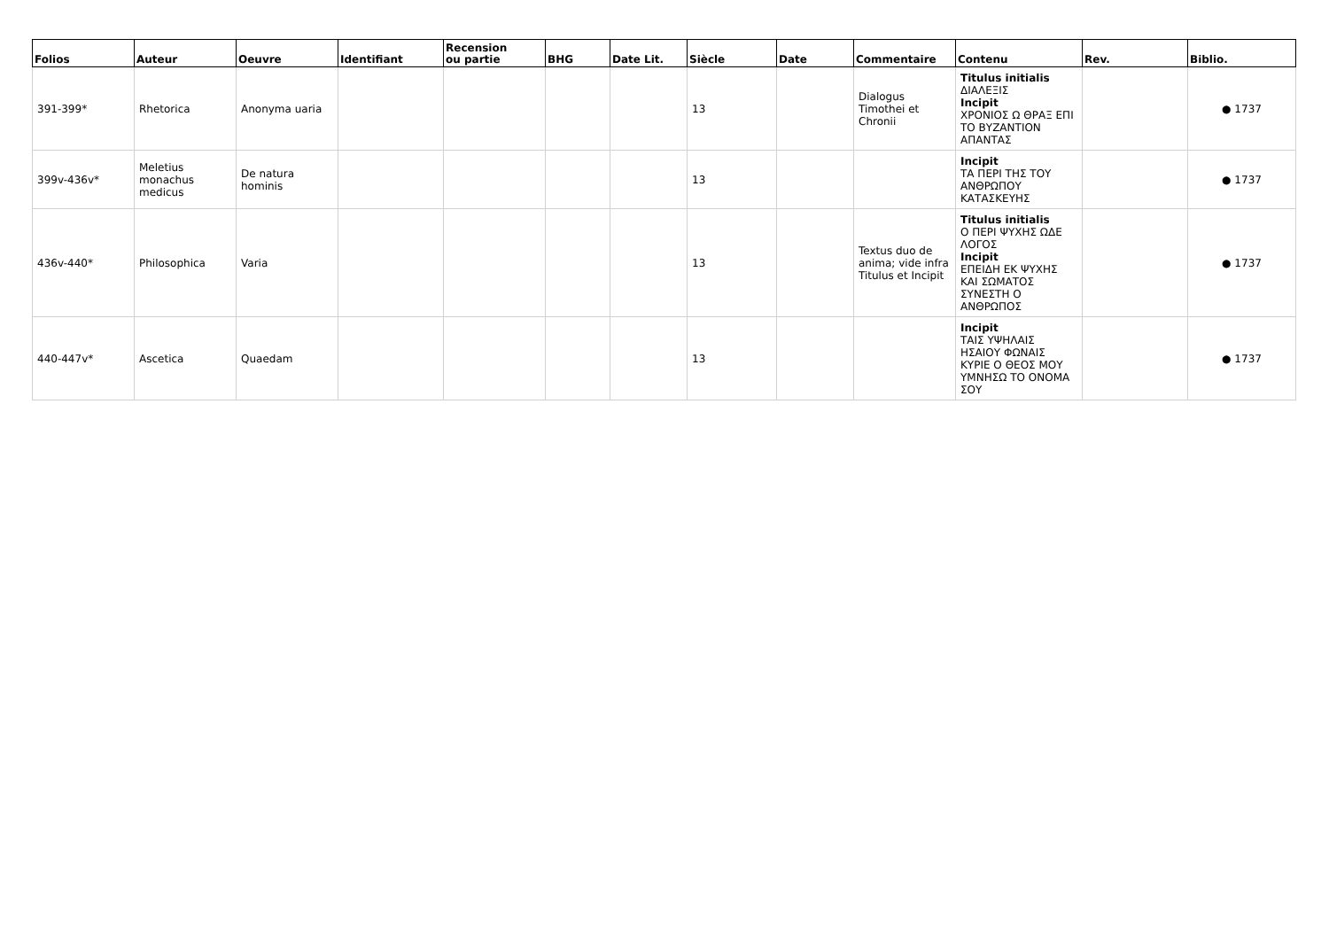| Folios | Auteur | Oeuvre | Identifiant | Recension ou partie | BHG | Date Lit. | Siècle | Date | Commentaire | Contenu | Rev. | Biblio. |
| --- | --- | --- | --- | --- | --- | --- | --- | --- | --- | --- | --- | --- |
| 391-399* | Rhetorica | Anonyma uaria | | | | | 13 | | Dialogus Timothei et Chronii | Titulus initialis ΔΙΑΛΕΞΙΣ Incipit ΧΡΟΝΙΟΣ Ω ΘΡΑΞ ΕΠΙ ΤΟ ΒΥΖΑΝΤΙΟΝ ΑΠΑΝΤΑΣ | | ● 1737 |
| 399v-436v* | Meletius monachus medicus | De natura hominis | | | | | 13 | | | Incipit ΤΑ ΠΕΡΙ ΤΗΣ ΤΟΥ ΑΝΘΡΩΠΟΥ ΚΑΤΑΣΚΕΥΗΣ | | ● 1737 |
| 436v-440* | Philosophica | Varia | | | | | 13 | | Textus duo de anima; vide infra Titulus et Incipit | Titulus initialis Ο ΠΕΡΙ ΨΥΧΗΣ ΩΔΕ ΛΟΓΟΣ Incipit ΕΠΕΙΔΗ ΕΚ ΨΥΧΗΣ ΚΑΙ ΣΩΜΑΤΟΣ ΣΥΝΕΣΤΗ Ο ΑΝΘΡΩΠΟΣ | | ● 1737 |
| 440-447v* | Ascetica | Quaedam | | | | | 13 | | | Incipit ΤΑΙΣ ΥΨΗΛΑΙΣ ΗΣΑΙΟΥ ΦΩΝΑΙΣ ΚΥΡΙΕ Ο ΘΕΟΣ ΜΟΥ ΥΜΝΗΣΩ ΤΟ ΟΝΟΜΑ ΣΟΥ | | ● 1737 |